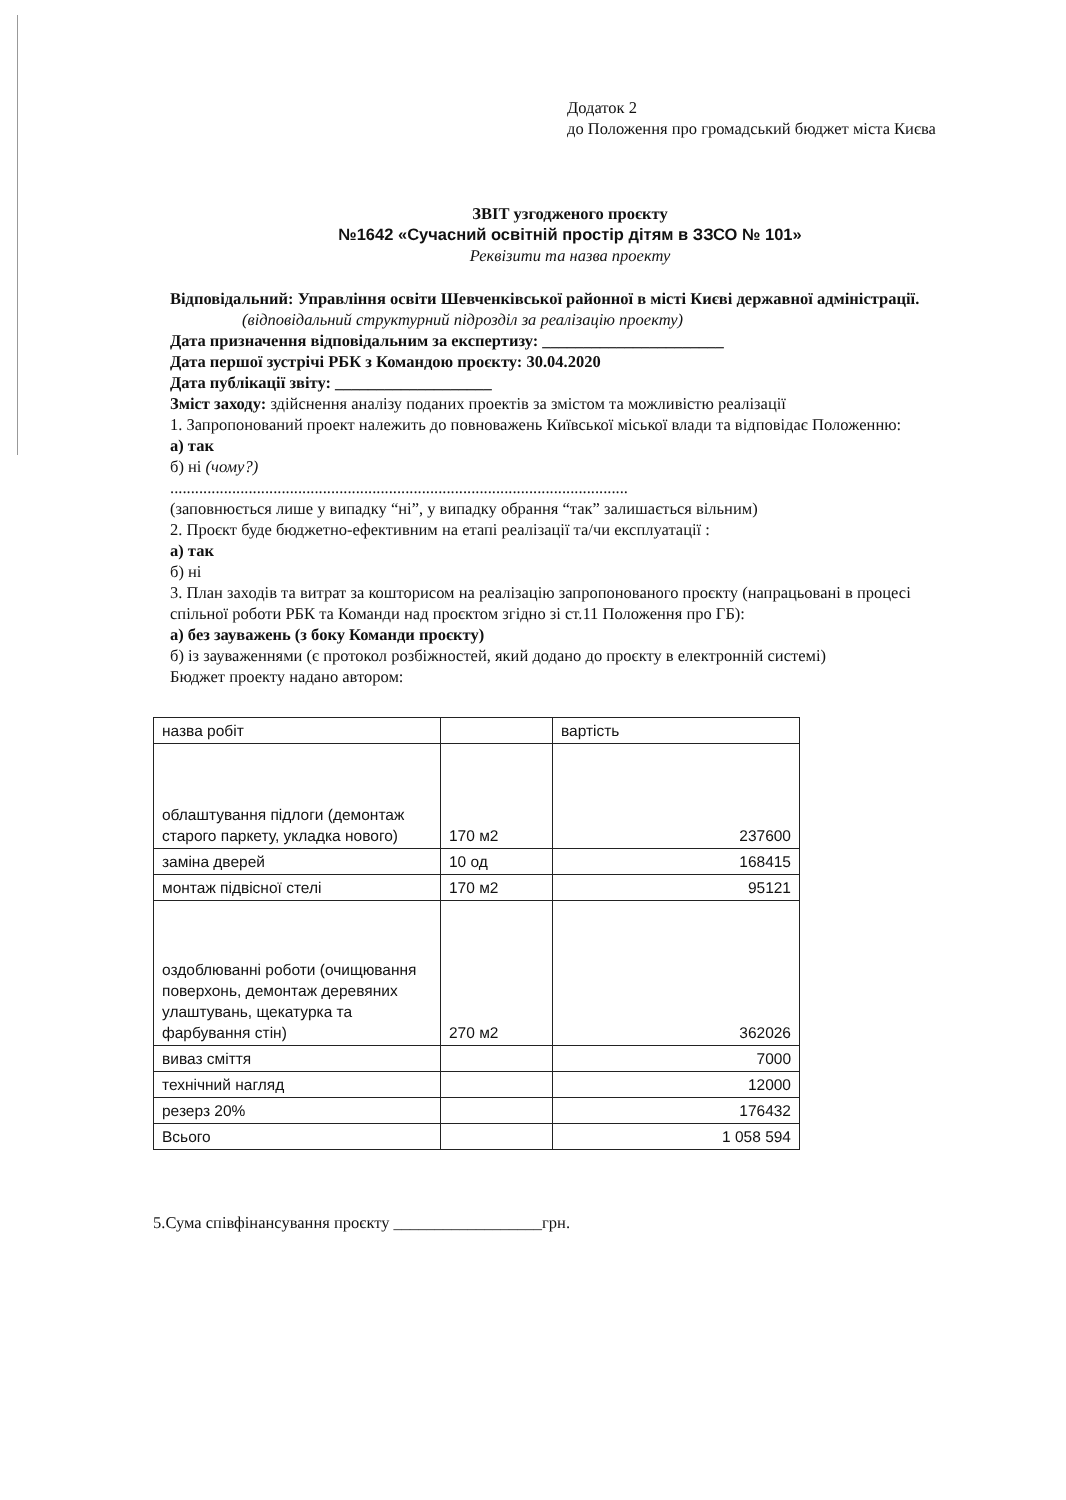Додаток 2
до Положення про громадський бюджет міста Києва
ЗВІТ узгодженого проєкту
№1642 «Сучасний освітній простір дітям в ЗЗСО № 101»
Реквізити та назва проекту
Відповідальний: Управління освіти Шевченківської районної в місті Києві державної адміністрації.
(відповідальний структурний підрозділ за реалізацію проекту)
Дата призначення відповідальним за експертизу: ______________________
Дата першої зустрічі РБК з Командою проєкту: 30.04.2020
Дата публікації звіту: ___________________
Зміст заходу: здійснення аналізу поданих проектів за змістом та можливістю реалізації
1. Запропонований проект належить до повноважень Київської міської влади та відповідає Положенню:
а) так
б) ні (чому?)
...............................................................................................................
(заповнюється лише у випадку “ні”, у випадку обрання “так” залишається вільним)
2. Проєкт буде бюджетно-ефективним на етапі реалізації та/чи експлуатації :
а) так
б) ні
3. План заходів та витрат за кошторисом на реалізацію запропонованого проєкту (напрацьовані в процесі спільної роботи РБК та Команди над проєктом згідно зі ст.11 Положення про ГБ):
а) без зауважень (з боку Команди проєкту)
б) із зауваженнями (є протокол розбіжностей, який додано до проєкту в електронній системі)
Бюджет проекту надано автором:
| назва робіт | | вартість |
| облаштування підлоги (демонтаж старого паркету, укладка нового) | 170 м2 | 237600 |
| заміна дверей | 10 од | 168415 |
| монтаж підвісної стелі | 170 м2 | 95121 |
| оздоблюванні роботи (очищювання поверхонь, демонтаж деревяних улаштувань, щекатурка та фарбування стін) | 270 м2 | 362026 |
| виваз сміття | | 7000 |
| технічний нагляд | | 12000 |
| резерз 20% | | 176432 |
| Всього | | 1 058 594 |
5.Сума співфінансування проєкту __________________грн.